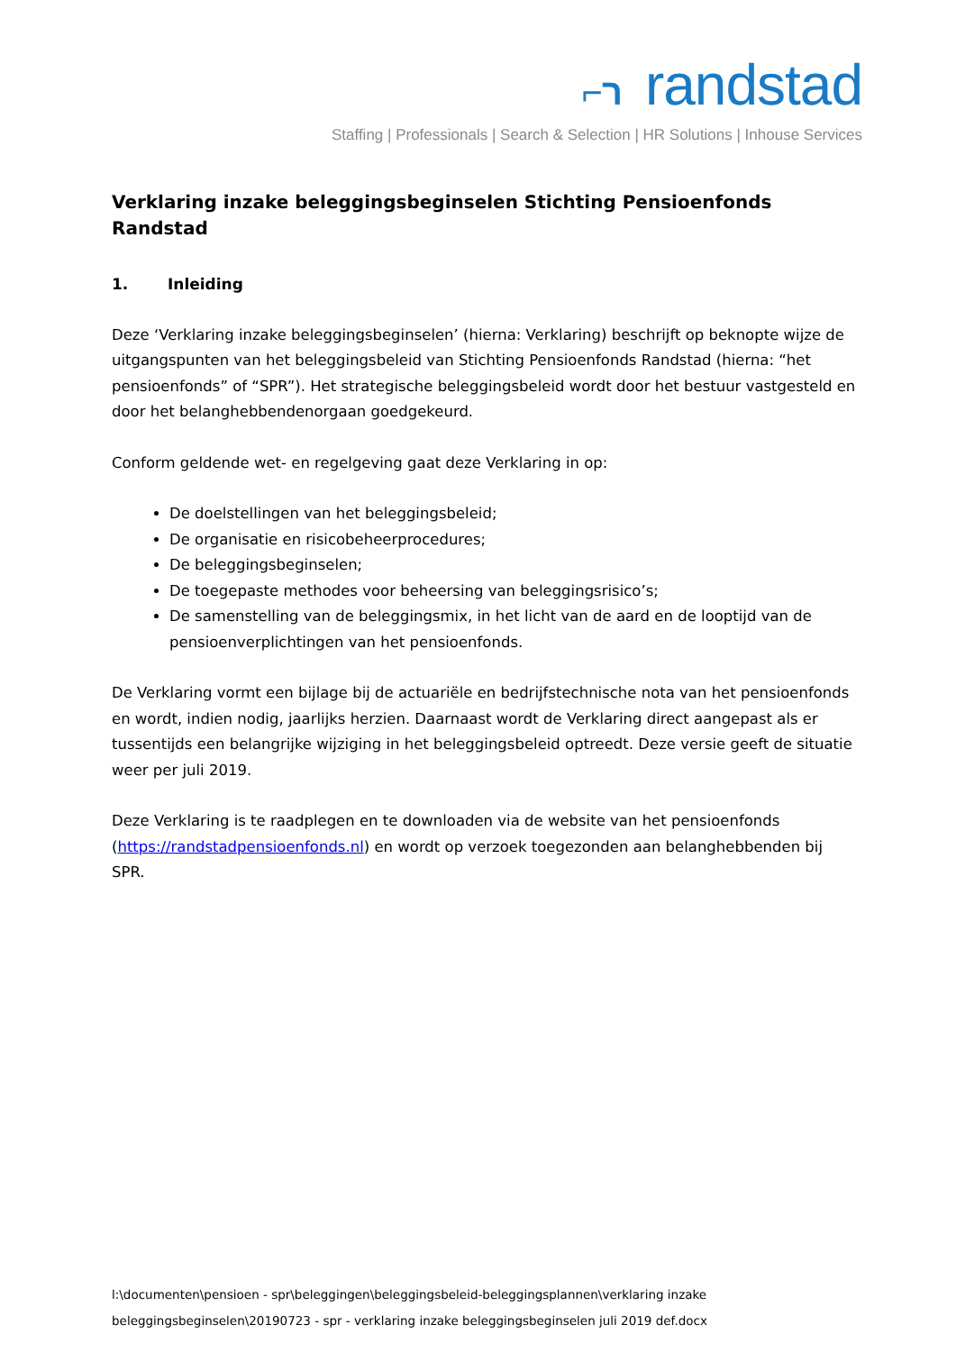⌐ר randstad
Staffing | Professionals | Search & Selection | HR Solutions | Inhouse Services
Verklaring inzake beleggingsbeginselen Stichting Pensioenfonds Randstad
1. Inleiding
Deze ‘Verklaring inzake beleggingsbeginselen’ (hierna: Verklaring) beschrijft op beknopte wijze de uitgangspunten van het beleggingsbeleid van Stichting Pensioenfonds Randstad (hierna: “het pensioenfonds” of “SPR”). Het strategische beleggingsbeleid wordt door het bestuur vastgesteld en door het belanghebbendenorgaan goedgekeurd.
Conform geldende wet- en regelgeving gaat deze Verklaring in op:
De doelstellingen van het beleggingsbeleid;
De organisatie en risicobeheerprocedures;
De beleggingsbeginselen;
De toegepaste methodes voor beheersing van beleggingsrisico’s;
De samenstelling van de beleggingsmix, in het licht van de aard en de looptijd van de pensioenverplichtingen van het pensioenfonds.
De Verklaring vormt een bijlage bij de actuariële en bedrijfstechnische nota van het pensioenfonds en wordt, indien nodig, jaarlijks herzien. Daarnaast wordt de Verklaring direct aangepast als er tussentijds een belangrijke wijziging in het beleggingsbeleid optreedt. Deze versie geeft de situatie weer per juli 2019.
Deze Verklaring is te raadplegen en te downloaden via de website van het pensioenfonds (https://randstadpensioenfonds.nl) en wordt op verzoek toegezonden aan belanghebbenden bij SPR.
l:\documenten\pensioen - spr\beleggingen\beleggingsbeleid-beleggingsplannen\verklaring inzake beleggingsbeginselen\20190723 - spr - verklaring inzake beleggingsbeginselen juli 2019 def.docx